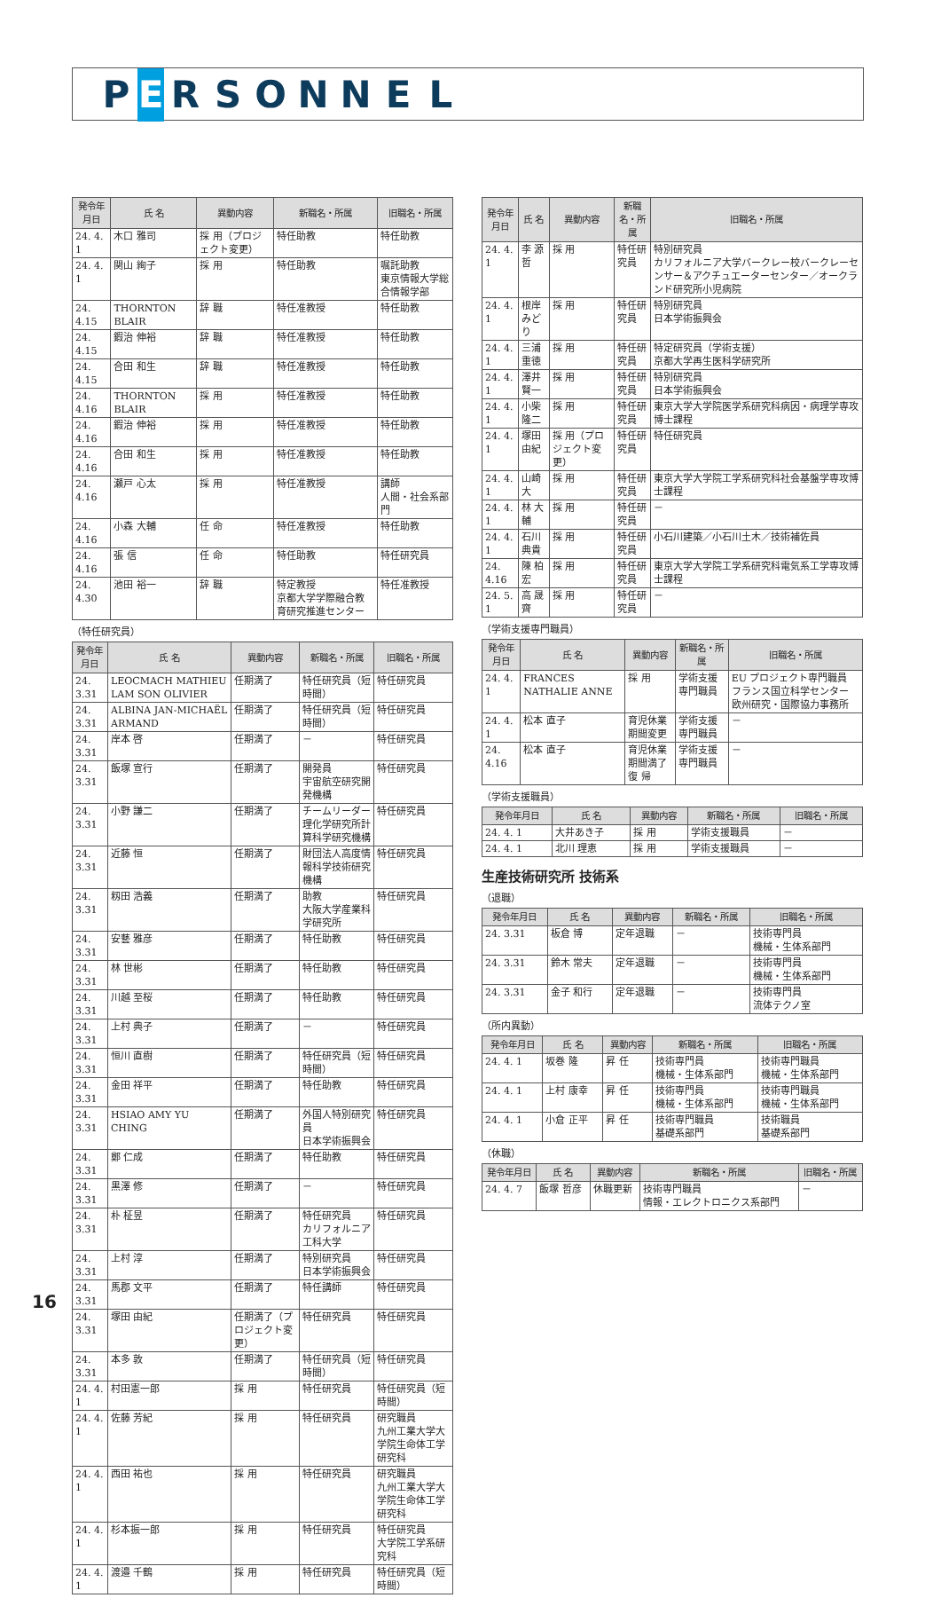P E RSONNEL
| 発令年月日 | 氏 名 | 異動内容 | 新職名・所属 | 旧職名・所属 |
| --- | --- | --- | --- | --- |
| 24. 4. 1 | 木口 雅司 | 採 用（プロジェクト変更） | 特任助教 | 特任助教 |
| 24. 4. 1 | 関山 絢子 | 採 用 | 特任助教 | 嘱託助教 東京情報大学総合情報学部 |
| 24. 4.15 | THORNTON BLAIR | 辞 職 | 特任准教授 | 特任助教 |
| 24. 4.15 | 鍜治 伸裕 | 辞 職 | 特任准教授 | 特任助教 |
| 24. 4.15 | 合田 和生 | 辞 職 | 特任准教授 | 特任助教 |
| 24. 4.16 | THORNTON BLAIR | 採 用 | 特任准教授 | 特任助教 |
| 24. 4.16 | 鍜治 伸裕 | 採 用 | 特任准教授 | 特任助教 |
| 24. 4.16 | 合田 和生 | 採 用 | 特任准教授 | 特任助教 |
| 24. 4.16 | 瀬戸 心太 | 採 用 | 特任准教授 | 講師 人間・社会系部門 |
| 24. 4.16 | 小森 大輔 | 任 命 | 特任准教授 | 特任助教 |
| 24. 4.16 | 張 信 | 任 命 | 特任助教 | 特任研究員 |
| 24. 4.30 | 池田 裕一 | 辞 職 | 特定教授 京都大学学際融合教育研究推進センター | 特任准教授 |
（特任研究員）
| 発令年月日 | 氏 名 | 異動内容 | 新職名・所属 | 旧職名・所属 |
| --- | --- | --- | --- | --- |
| 24. 3.31 | LEOCMACH MATHIEU LAM SON OLIVIER | 任期満了 | 特任研究員（短時間） | 特任研究員 |
| 24. 3.31 | ALBINA JAN-MICHAËL ARMAND | 任期満了 | 特任研究員（短時間） | 特任研究員 |
| 24. 3.31 | 岸本 啓 | 任期満了 | － | 特任研究員 |
| 24. 3.31 | 飯塚 宣行 | 任期満了 | 開発員 宇宙航空研究開発機構 | 特任研究員 |
| 24. 3.31 | 小野 謙二 | 任期満了 | チームリーダー 理化学研究所計算科学研究機構 | 特任研究員 |
| 24. 3.31 | 近藤 恒 | 任期満了 | 財団法人高度情報科学技術研究機構 | 特任研究員 |
| 24. 3.31 | 籾田 浩義 | 任期満了 | 助教 大阪大学産業科学研究所 | 特任研究員 |
| 24. 3.31 | 安藝 雅彦 | 任期満了 | 特任助教 | 特任研究員 |
| 24. 3.31 | 林 世彬 | 任期満了 | 特任助教 | 特任研究員 |
| 24. 3.31 | 川越 至桜 | 任期満了 | 特任助教 | 特任研究員 |
| 24. 3.31 | 上村 典子 | 任期満了 | － | 特任研究員 |
| 24. 3.31 | 恒川 直樹 | 任期満了 | 特任研究員（短時間） | 特任研究員 |
| 24. 3.31 | 金田 祥平 | 任期満了 | 特任助教 | 特任研究員 |
| 24. 3.31 | HSIAO AMY YU CHING | 任期満了 | 外国人特別研究員 日本学術振興会 | 特任研究員 |
| 24. 3.31 | 鄭 仁成 | 任期満了 | 特任助教 | 特任研究員 |
| 24. 3.31 | 黒澤 修 | 任期満了 | － | 特任研究員 |
| 24. 3.31 | 朴 柾昱 | 任期満了 | 特任研究員 カリフォルニア工科大学 | 特任研究員 |
| 24. 3.31 | 上村 淳 | 任期満了 | 特別研究員 日本学術振興会 | 特任研究員 |
| 24. 3.31 | 馬郡 文平 | 任期満了 | 特任講師 | 特任研究員 |
| 24. 3.31 | 塚田 由紀 | 任期満了（プロジェクト変更） | 特任研究員 | 特任研究員 |
| 24. 3.31 | 本多 敦 | 任期満了 | 特任研究員（短時間） | 特任研究員 |
| 24. 4. 1 | 村田憲一郎 | 採 用 | 特任研究員 | 特任研究員（短時間） |
| 24. 4. 1 | 佐藤 芳紀 | 採 用 | 特任研究員 | 研究職員 九州工業大学大学院生命体工学研究科 |
| 24. 4. 1 | 西田 祐也 | 採 用 | 特任研究員 | 研究職員 九州工業大学大学院生命体工学研究科 |
| 24. 4. 1 | 杉本振一郎 | 採 用 | 特任研究員 | 特任研究員 大学院工学系研究科 |
| 24. 4. 1 | 渡邉 千鶴 | 採 用 | 特任研究員 | 特任研究員（短時間） |
| 発令年月日 | 氏 名 | 異動内容 | 新職名・所属 | 旧職名・所属 |
| --- | --- | --- | --- | --- |
| 24. 4. 1 | 李 源哲 | 採 用 | 特任研究員 | 特別研究員 カリフォルニア大学バークレー校バークレーセンサー＆アクチュエーターセンター／オークランド研究所小児病院 |
| 24. 4. 1 | 根岸みどり | 採 用 | 特任研究員 | 特別研究員 日本学術振興会 |
| 24. 4. 1 | 三浦 重徳 | 採 用 | 特任研究員 | 特定研究員（学術支援） 京都大学再生医科学研究所 |
| 24. 4. 1 | 澤井 賢一 | 採 用 | 特任研究員 | 特別研究員 日本学術振興会 |
| 24. 4. 1 | 小柴 隆二 | 採 用 | 特任研究員 | 東京大学大学院医学系研究科病因・病理学専攻博士課程 |
| 24. 4. 1 | 塚田 由紀 | 採 用（プロジェクト変更） | 特任研究員 | 特任研究員 |
| 24. 4. 1 | 山崎 大 | 採 用 | 特任研究員 | 東京大学大学院工学系研究科社会基盤学専攻博士課程 |
| 24. 4. 1 | 林 大輔 | 採 用 | 特任研究員 | － |
| 24. 4. 1 | 石川 典貴 | 採 用 | 特任研究員 | 小石川建築／小石川土木／技術補佐員 |
| 24. 4.16 | 陳 柏宏 | 採 用 | 特任研究員 | 東京大学大学院工学系研究科電気系工学専攻博士課程 |
| 24. 5. 1 | 高 晟齊 | 採 用 | 特任研究員 | － |
（学術支援専門職員）
| 発令年月日 | 氏 名 | 異動内容 | 新職名・所属 | 旧職名・所属 |
| --- | --- | --- | --- | --- |
| 24. 4. 1 | FRANCES NATHALIE ANNE | 採 用 | 学術支援専門職員 | EU プロジェクト専門職員 フランス国立科学センター 欧州研究・国際協力事務所 |
| 24. 4. 1 | 松本 直子 | 育児休業期間変更 | 学術支援専門職員 | － |
| 24. 4.16 | 松本 直子 | 育児休業期間満了 復 帰 | 学術支援専門職員 | － |
（学術支援職員）
| 発令年月日 | 氏 名 | 異動内容 | 新職名・所属 | 旧職名・所属 |
| --- | --- | --- | --- | --- |
| 24. 4. 1 | 大井あき子 | 採 用 | 学術支援職員 | － |
| 24. 4. 1 | 北川 理恵 | 採 用 | 学術支援職員 | － |
生産技術研究所 技術系
（退職）
| 発令年月日 | 氏 名 | 異動内容 | 新職名・所属 | 旧職名・所属 |
| --- | --- | --- | --- | --- |
| 24. 3.31 | 板倉 博 | 定年退職 | － | 技術専門員 機械・生体系部門 |
| 24. 3.31 | 鈴木 常夫 | 定年退職 | － | 技術専門員 機械・生体系部門 |
| 24. 3.31 | 金子 和行 | 定年退職 | － | 技術専門員 流体テクノ室 |
（所内異動）
| 発令年月日 | 氏 名 | 異動内容 | 新職名・所属 | 旧職名・所属 |
| --- | --- | --- | --- | --- |
| 24. 4. 1 | 坂巻 隆 | 昇 任 | 技術専門員 機械・生体系部門 | 技術専門職員 機械・生体系部門 |
| 24. 4. 1 | 上村 康幸 | 昇 任 | 技術専門員 機械・生体系部門 | 技術専門職員 機械・生体系部門 |
| 24. 4. 1 | 小倉 正平 | 昇 任 | 技術専門職員 基礎系部門 | 技術職員 基礎系部門 |
（休職）
| 発令年月日 | 氏 名 | 異動内容 | 新職名・所属 | 旧職名・所属 |
| --- | --- | --- | --- | --- |
| 24. 4. 7 | 飯塚 哲彦 | 休職更新 | 技術専門職員 情報・エレクトロニクス系部門 | － |
16